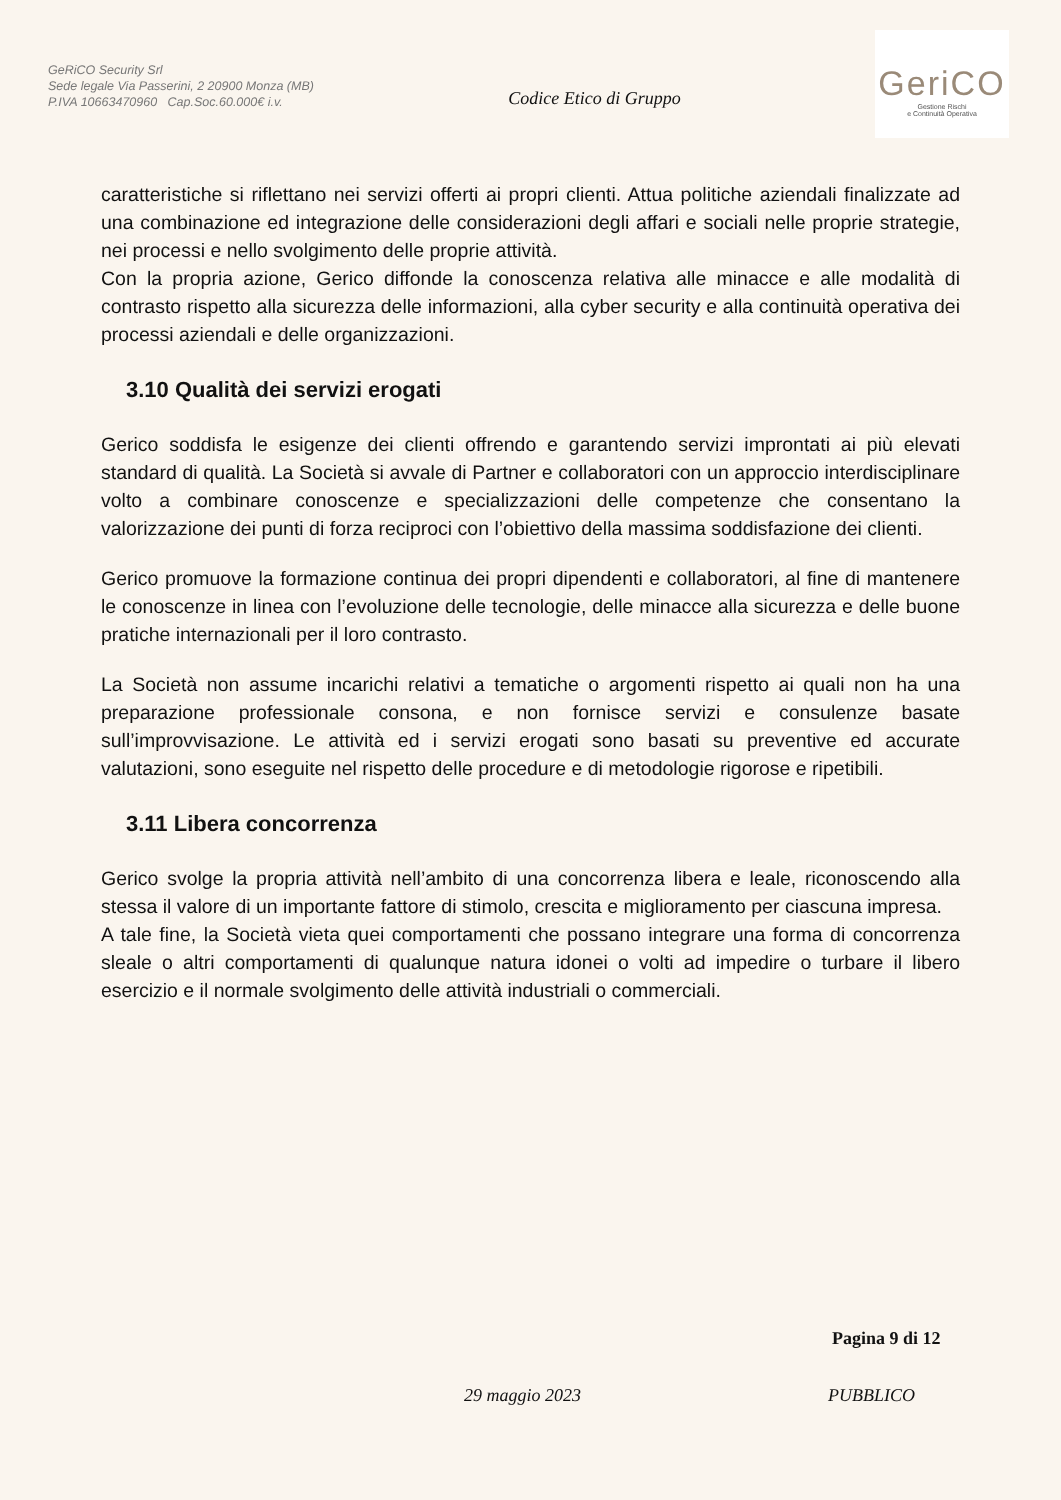GeRiCO Security Srl
Sede legale Via Passerini, 2 20900 Monza (MB)
P.IVA 10663470960 Cap.Soc.60.000€ i.v.
Codice Etico di Gruppo
GeriCO
Gestione Rischi
e Continuità Operativa
caratteristiche si riflettano nei servizi offerti ai propri clienti. Attua politiche aziendali finalizzate ad una combinazione ed integrazione delle considerazioni degli affari e sociali nelle proprie strategie, nei processi e nello svolgimento delle proprie attività.
Con la propria azione, Gerico diffonde la conoscenza relativa alle minacce e alle modalità di contrasto rispetto alla sicurezza delle informazioni, alla cyber security e alla continuità operativa dei processi aziendali e delle organizzazioni.
3.10 Qualità dei servizi erogati
Gerico soddisfa le esigenze dei clienti offrendo e garantendo servizi improntati ai più elevati standard di qualità. La Società si avvale di Partner e collaboratori con un approccio interdisciplinare volto a combinare conoscenze e specializzazioni delle competenze che consentano la valorizzazione dei punti di forza reciproci con l’obiettivo della massima soddisfazione dei clienti.
Gerico promuove la formazione continua dei propri dipendenti e collaboratori, al fine di mantenere le conoscenze in linea con l’evoluzione delle tecnologie, delle minacce alla sicurezza e delle buone pratiche internazionali per il loro contrasto.
La Società non assume incarichi relativi a tematiche o argomenti rispetto ai quali non ha una preparazione professionale consona, e non fornisce servizi e consulenze basate sull’improvvisazione. Le attività ed i servizi erogati sono basati su preventive ed accurate valutazioni, sono eseguite nel rispetto delle procedure e di metodologie rigorose e ripetibili.
3.11 Libera concorrenza
Gerico svolge la propria attività nell’ambito di una concorrenza libera e leale, riconoscendo alla stessa il valore di un importante fattore di stimolo, crescita e miglioramento per ciascuna impresa.
A tale fine, la Società vieta quei comportamenti che possano integrare una forma di concorrenza sleale o altri comportamenti di qualunque natura idonei o volti ad impedire o turbare il libero esercizio e il normale svolgimento delle attività industriali o commerciali.
Pagina 9 di 12
29 maggio 2023 PUBBLICO